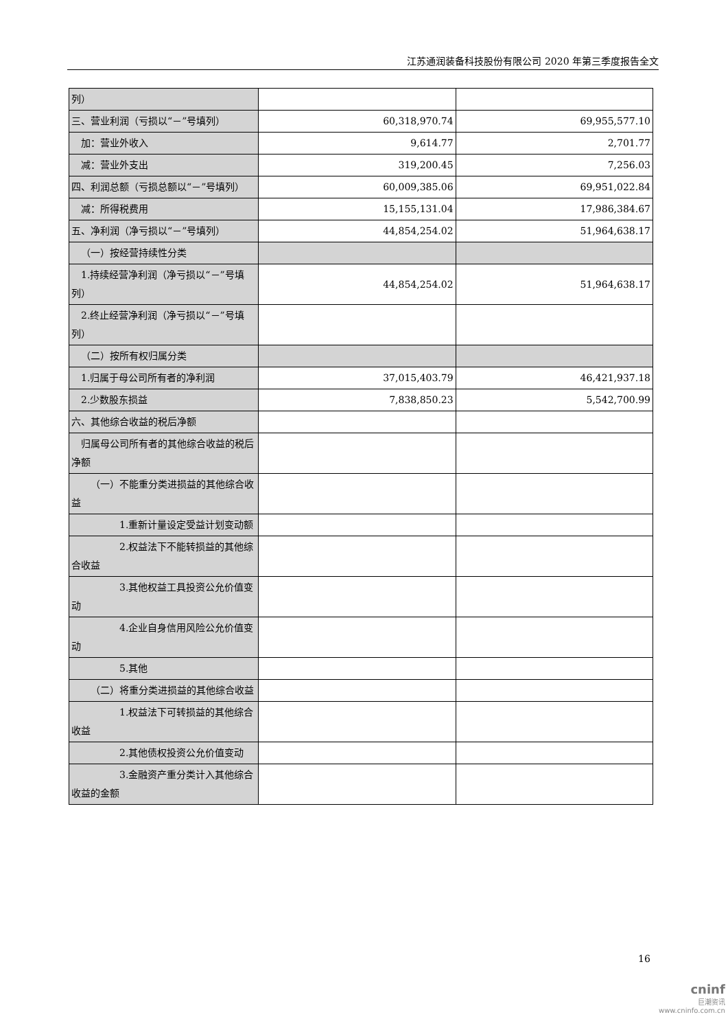江苏通润装备科技股份有限公司 2020 年第三季度报告全文
| 列） | | |
| 三、营业利润（亏损以“－”号填列） | 60,318,970.74 | 69,955,577.10 |
| 加：营业外收入 | 9,614.77 | 2,701.77 |
| 减：营业外支出 | 319,200.45 | 7,256.03 |
| 四、利润总额（亏损总额以“－”号填列） | 60,009,385.06 | 69,951,022.84 |
| 减：所得税费用 | 15,155,131.04 | 17,986,384.67 |
| 五、净利润（净亏损以“－”号填列） | 44,854,254.02 | 51,964,638.17 |
| （一）按经营持续性分类 | | |
| 1.持续经营净利润（净亏损以“－”号填列） | 44,854,254.02 | 51,964,638.17 |
| 2.终止经营净利润（净亏损以“－”号填列） | | |
| （二）按所有权归属分类 | | |
| 1.归属于母公司所有者的净利润 | 37,015,403.79 | 46,421,937.18 |
| 2.少数股东损益 | 7,838,850.23 | 5,542,700.99 |
| 六、其他综合收益的税后净额 | | |
| 归属母公司所有者的其他综合收益的税后净额 | | |
| （一）不能重分类进损益的其他综合收益 | | |
| 1.重新计量设定受益计划变动额 | | |
| 2.权益法下不能转损益的其他综合收益 | | |
| 3.其他权益工具投资公允价值变动 | | |
| 4.企业自身信用风险公允价值变动 | | |
| 5.其他 | | |
| （二）将重分类进损益的其他综合收益 | | |
| 1.权益法下可转损益的其他综合收益 | | |
| 2.其他债权投资公允价值变动 | | |
| 3.金融资产重分类计入其他综合收益的金额 | | |
16
cninf
巨潮资讯
www.cninfo.com.cn